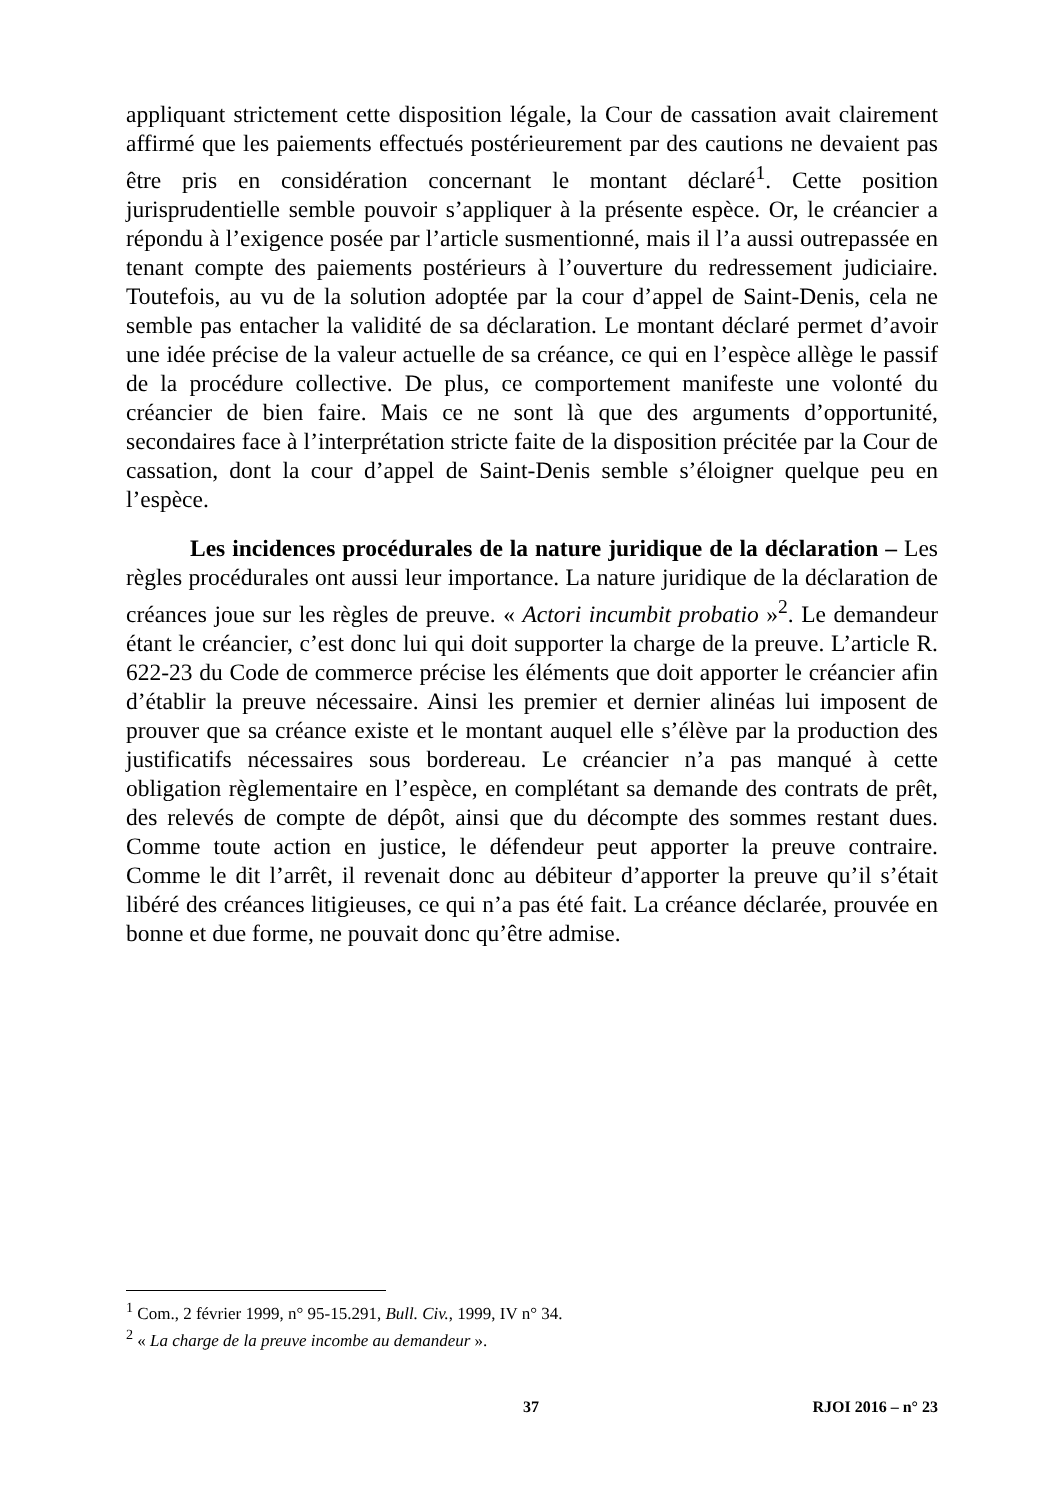appliquant strictement cette disposition légale, la Cour de cassation avait clairement affirmé que les paiements effectués postérieurement par des cautions ne devaient pas être pris en considération concernant le montant déclaré<sup>1</sup>. Cette position jurisprudentielle semble pouvoir s’appliquer à la présente espèce. Or, le créancier a répondu à l’exigence posée par l’article susmentionné, mais il l’a aussi outrepassée en tenant compte des paiements postérieurs à l’ouverture du redressement judiciaire. Toutefois, au vu de la solution adoptée par la cour d’appel de Saint-Denis, cela ne semble pas entacher la validité de sa déclaration. Le montant déclaré permet d’avoir une idée précise de la valeur actuelle de sa créance, ce qui en l’espèce allège le passif de la procédure collective. De plus, ce comportement manifeste une volonté du créancier de bien faire. Mais ce ne sont là que des arguments d’opportunité, secondaires face à l’interprétation stricte faite de la disposition précitée par la Cour de cassation, dont la cour d’appel de Saint-Denis semble s’éloigner quelque peu en l’espèce.
Les incidences procédurales de la nature juridique de la déclaration – Les règles procédurales ont aussi leur importance. La nature juridique de la déclaration de créances joue sur les règles de preuve. « Actori incumbit probatio »<sup>2</sup>. Le demandeur étant le créancier, c’est donc lui qui doit supporter la charge de la preuve. L’article R. 622-23 du Code de commerce précise les éléments que doit apporter le créancier afin d’établir la preuve nécessaire. Ainsi les premier et dernier alinéas lui imposent de prouver que sa créance existe et le montant auquel elle s’élève par la production des justificatifs nécessaires sous bordereau. Le créancier n’a pas manqué à cette obligation règlementaire en l’espèce, en complétant sa demande des contrats de prêt, des relevés de compte de dépôt, ainsi que du décompte des sommes restant dues. Comme toute action en justice, le défendeur peut apporter la preuve contraire. Comme le dit l’arrêt, il revenait donc au débiteur d’apporter la preuve qu’il s’était libéré des créances litigieuses, ce qui n’a pas été fait. La créance déclarée, prouvée en bonne et due forme, ne pouvait donc qu’être admise.
<sup>1</sup> Com., 2 février 1999, n° 95-15.291, Bull. Civ., 1999, IV n° 34.
<sup>2</sup> « La charge de la preuve incombe au demandeur ».
37 RJOI 2016 – n° 23